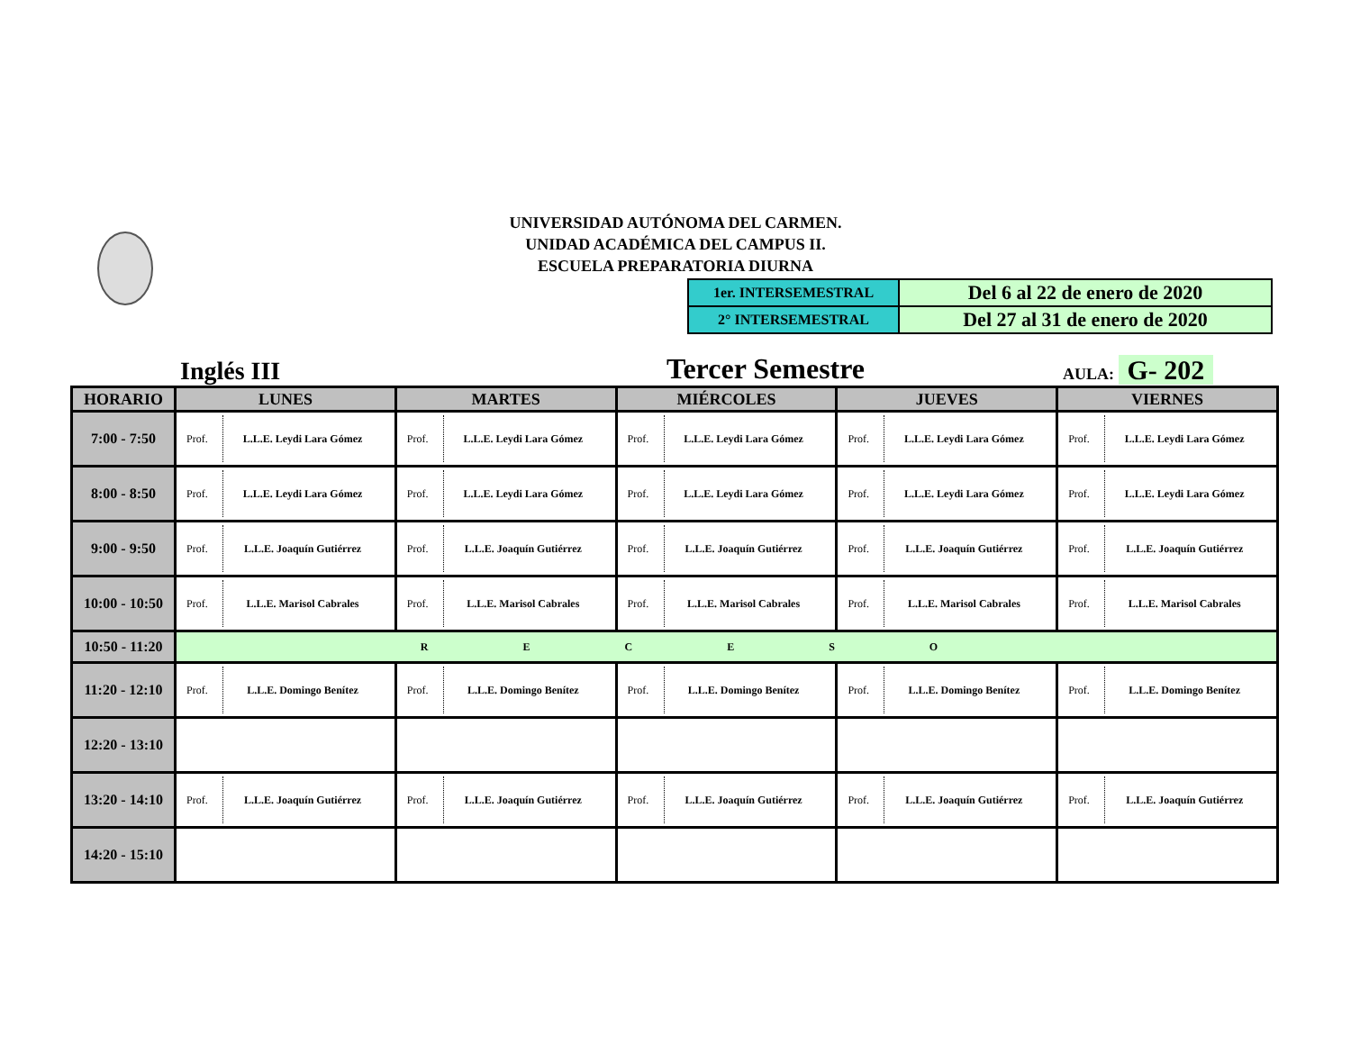UNIVERSIDAD AUTÓNOMA DEL CARMEN.
UNIDAD ACADÉMICA DEL CAMPUS II.
ESCUELA PREPARATORIA DIURNA
| 1er. INTERSEMESTRAL | Del 6 al 22 de enero de 2020 |
| 2° INTERSEMESTRAL | Del 27 al 31 de enero de 2020 |
Inglés III
Tercer Semestre
AULA: G- 202
| HORARIO | LUNES | MARTES | MIÉRCOLES | JUEVES | VIERNES |
| --- | --- | --- | --- | --- | --- |
| 7:00 - 7:50 | Prof. L.L.E. Leydi Lara Gómez | Prof. L.L.E. Leydi Lara Gómez | Prof. L.L.E. Leydi Lara Gómez | Prof. L.L.E. Leydi Lara Gómez | Prof. L.L.E. Leydi Lara Gómez |
| 8:00 - 8:50 | Prof. L.L.E. Leydi Lara Gómez | Prof. L.L.E. Leydi Lara Gómez | Prof. L.L.E. Leydi Lara Gómez | Prof. L.L.E. Leydi Lara Gómez | Prof. L.L.E. Leydi Lara Gómez |
| 9:00 - 9:50 | Prof. L.L.E. Joaquín Gutiérrez | Prof. L.L.E. Joaquín Gutiérrez | Prof. L.L.E. Joaquín Gutiérrez | Prof. L.L.E. Joaquín Gutiérrez | Prof. L.L.E. Joaquín Gutiérrez |
| 10:00 - 10:50 | Prof. L.L.E. Marisol Cabrales | Prof. L.L.E. Marisol Cabrales | Prof. L.L.E. Marisol Cabrales | Prof. L.L.E. Marisol Cabrales | Prof. L.L.E. Marisol Cabrales |
| 10:50 - 11:20 | RECESO | | | | |
| 11:20 - 12:10 | Prof. L.L.E. Domingo Benítez | Prof. L.L.E. Domingo Benítez | Prof. L.L.E. Domingo Benítez | Prof. L.L.E. Domingo Benítez | Prof. L.L.E. Domingo Benítez |
| 12:20 - 13:10 | | | | | |
| 13:20 - 14:10 | Prof. L.L.E. Joaquín Gutiérrez | Prof. L.L.E. Joaquín Gutiérrez | Prof. L.L.E. Joaquín Gutiérrez | Prof. L.L.E. Joaquín Gutiérrez | Prof. L.L.E. Joaquín Gutiérrez |
| 14:20 - 15:10 | | | | | |